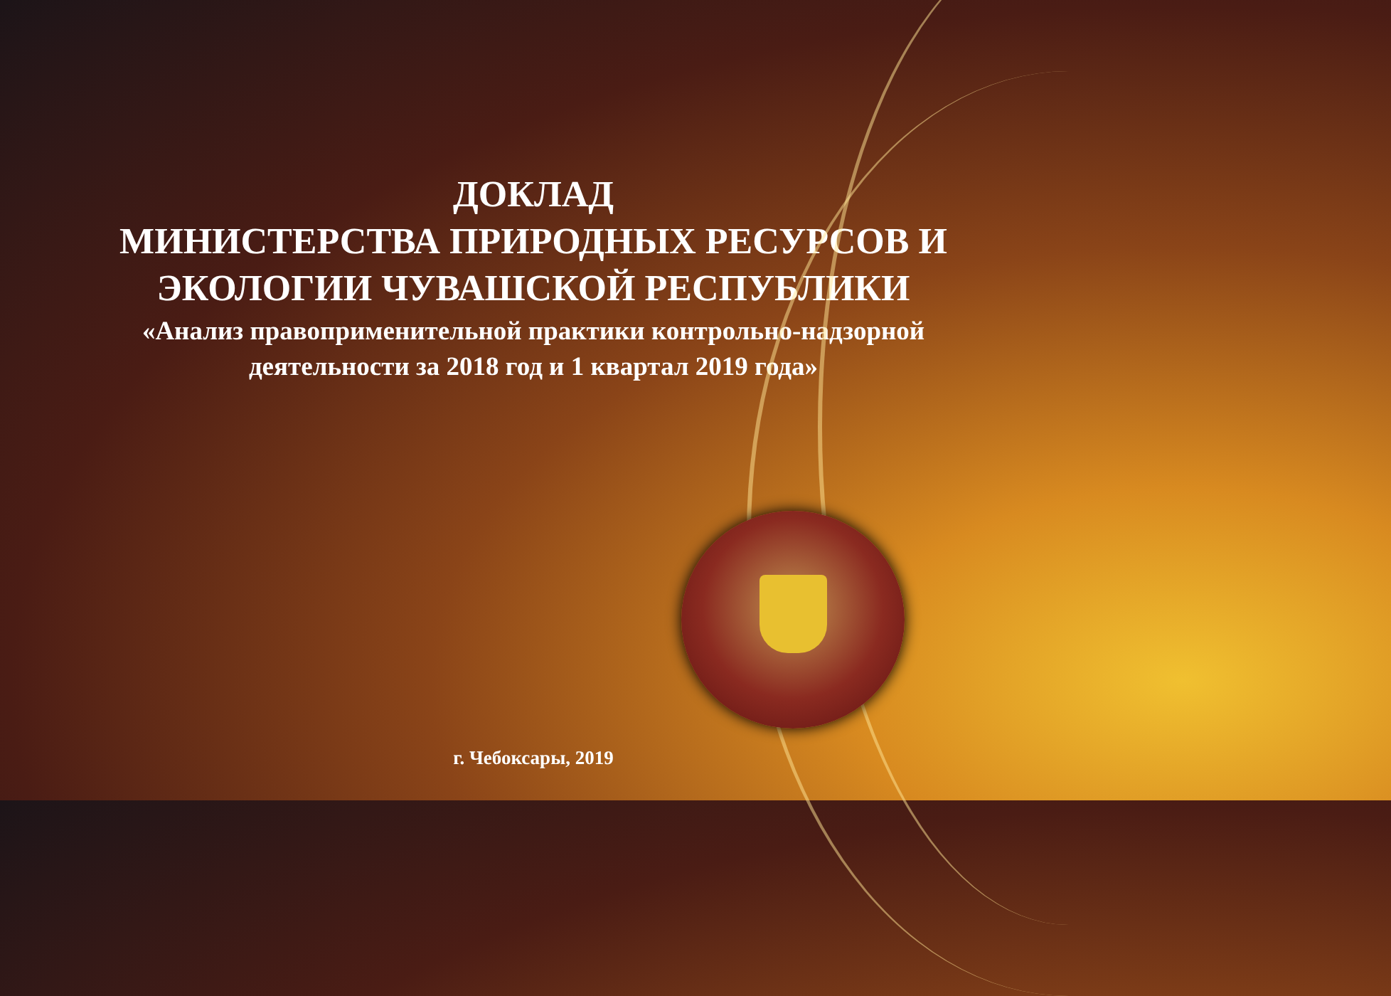ДОКЛАД
МИНИСТЕРСТВА ПРИРОДНЫХ РЕСУРСОВ И
ЭКОЛОГИИ ЧУВАШСКОЙ РЕСПУБЛИКИ
«Анализ правоприменительной практики контрольно-надзорной
деятельности за 2018 год и 1 квартал 2019 года»
г. Чебоксары, 2019